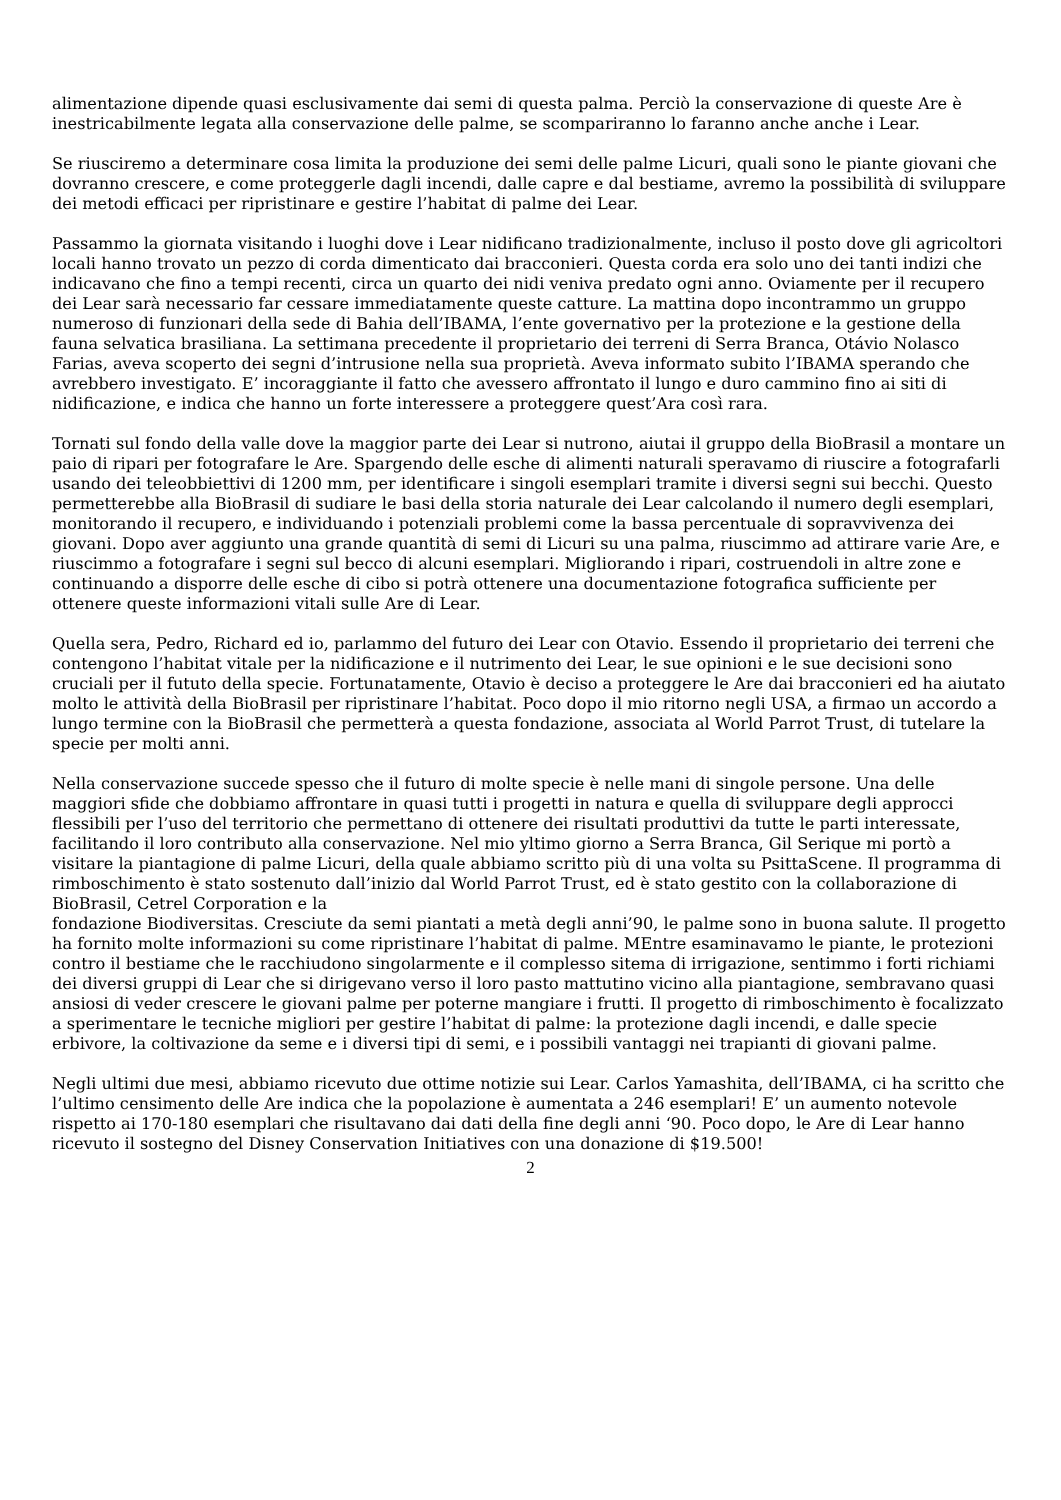alimentazione dipende quasi esclusivamente dai semi di questa palma. Perciò la conservazione di queste Are è inestricabilmente legata alla conservazione delle palme, se scompariranno lo faranno anche anche i Lear.
Se riusciremo a determinare cosa limita la produzione dei semi delle palme Licuri, quali sono le piante giovani che dovranno crescere, e come proteggerle dagli incendi, dalle capre e dal bestiame, avremo la possibilità di sviluppare dei metodi efficaci per ripristinare e gestire l’habitat di palme dei Lear.
Passammo la giornata visitando i luoghi dove i Lear nidificano tradizionalmente, incluso il posto dove gli agricoltori locali hanno trovato un pezzo di corda dimenticato dai bracconieri. Questa corda era solo uno dei tanti indizi che indicavano che fino a tempi recenti, circa un quarto dei nidi veniva predato ogni anno. Oviamente per il recupero dei Lear sarà necessario far cessare immediatamente queste catture. La mattina dopo incontrammo un gruppo numeroso di funzionari della sede di Bahia dell’IBAMA, l’ente governativo per la protezione e la gestione della fauna selvatica brasiliana. La settimana precedente il proprietario dei terreni di Serra Branca, Otávio Nolasco Farias, aveva scoperto dei segni d’intrusione nella sua proprietà. Aveva informato subito l’IBAMA sperando che avrebbero investigato. E’ incoraggiante il fatto che avessero affrontato il lungo e duro cammino fino ai siti di nidificazione, e indica che hanno un forte interessere a proteggere quest’Ara così rara.
Tornati sul fondo della valle dove la maggior parte dei Lear si nutrono, aiutai il gruppo della BioBrasil a montare un paio di ripari per fotografare le Are. Spargendo delle esche di alimenti naturali speravamo di riuscire a fotografarli usando dei teleobbiettivi di 1200 mm, per identificare i singoli esemplari tramite i diversi segni sui becchi. Questo permetterebbe alla BioBrasil di sudiare le basi della storia naturale dei Lear calcolando il numero degli esemplari, monitorando il recupero, e individuando i potenziali problemi come la bassa percentuale di sopravvivenza dei giovani. Dopo aver aggiunto una grande quantità di semi di Licuri su una palma, riuscimmo ad attirare varie Are, e riuscimmo a fotografare i segni sul becco di alcuni esemplari. Migliorando i ripari, costruendoli in altre zone e continuando a disporre delle esche di cibo si potrà ottenere una documentazione fotografica sufficiente per ottenere queste informazioni vitali sulle Are di Lear.
Quella sera, Pedro, Richard ed io, parlammo del futuro dei Lear con Otavio. Essendo il proprietario dei terreni che contengono l’habitat vitale per la nidificazione e il nutrimento dei Lear, le sue opinioni e le sue decisioni sono cruciali per il fututo della specie. Fortunatamente, Otavio è deciso a proteggere le Are dai bracconieri ed ha aiutato molto le attività della BioBrasil per ripristinare l’habitat. Poco dopo il mio ritorno negli USA, a firmao un accordo a lungo termine con la BioBrasil che permetterà a questa fondazione, associata al World Parrot Trust, di tutelare la specie per molti anni.
Nella conservazione succede spesso che il futuro di molte specie è nelle mani di singole persone. Una delle maggiori sfide che dobbiamo affrontare in quasi tutti i progetti in natura e quella di sviluppare degli approcci flessibili per l’uso del territorio che permettano di ottenere dei risultati produttivi da tutte le parti interessate, facilitando il loro contributo alla conservazione. Nel mio yltimo giorno a Serra Branca, Gil Serique mi portò a visitare la piantagione di palme Licuri, della quale abbiamo scritto più di una volta su PsittaScene. Il programma di rimboschimento è stato sostenuto dall’inizio dal World Parrot Trust, ed è stato gestito con la collaborazione di BioBrasil, Cetrel Corporation e la
fondazione Biodiversitas. Cresciute da semi piantati a metà degli anni’90, le palme sono in buona salute. Il progetto ha fornito molte informazioni su come ripristinare l’habitat di palme. MEntre esaminavamo le piante, le protezioni contro il bestiame che le racchiudono singolarmente e il complesso sitema di irrigazione, sentimmo i forti richiami dei diversi gruppi di Lear che si dirigevano verso il loro pasto mattutino vicino alla piantagione, sembravano quasi ansiosi di veder crescere le giovani palme per poterne mangiare i frutti. Il progetto di rimboschimento è focalizzato a sperimentare le tecniche migliori per gestire l’habitat di palme: la protezione dagli incendi, e dalle specie erbivore, la coltivazione da seme e i diversi tipi di semi, e i possibili vantaggi nei trapianti di giovani palme.
Negli ultimi due mesi, abbiamo ricevuto due ottime notizie sui Lear. Carlos Yamashita, dell’IBAMA, ci ha scritto che l’ultimo censimento delle Are indica che la popolazione è aumentata a 246 esemplari! E’ un aumento notevole rispetto ai 170-180 esemplari che risultavano dai dati della fine degli anni ‘90. Poco dopo, le Are di Lear hanno ricevuto il sostegno del Disney Conservation Initiatives con una donazione di $19.500!
2